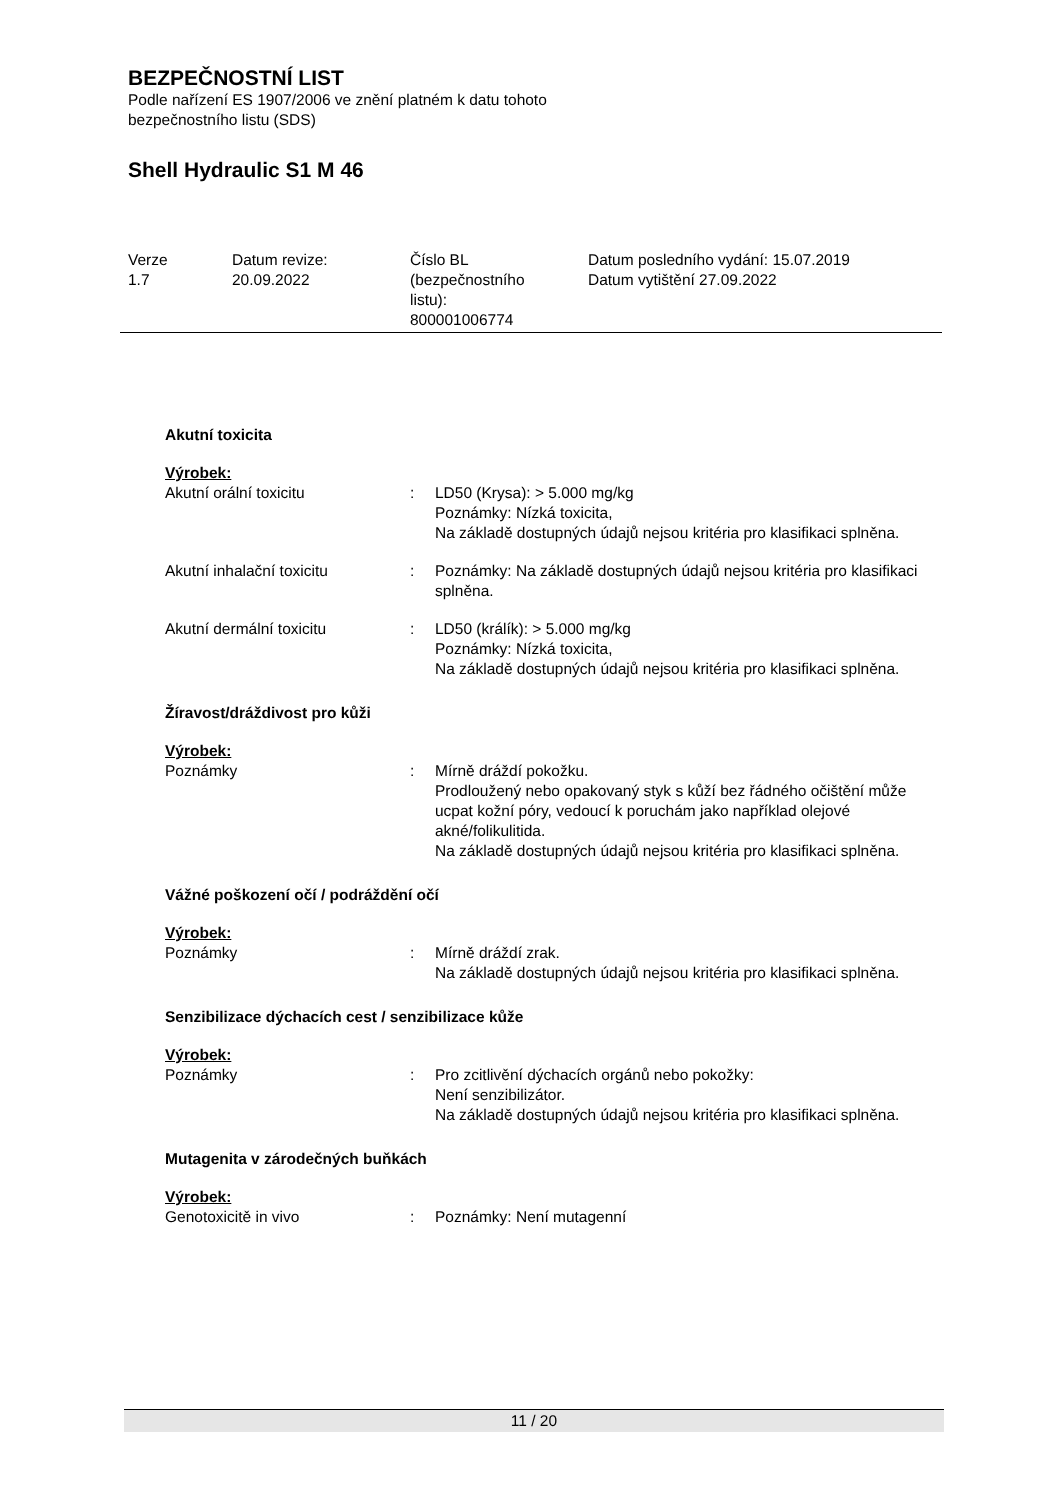BEZPEČNOSTNÍ LIST
Podle nařízení ES 1907/2006 ve znění platném k datu tohoto
bezpečnostního listu (SDS)
Shell Hydraulic S1 M 46
Verze
1.7
Datum revize:
20.09.2022
Číslo BL
(bezpečnostního
listu):
800001006774
Datum posledního vydání: 15.07.2019
Datum vytištění 27.09.2022
Akutní toxicita
Výrobek:
Akutní orální toxicitu : LD50 (Krysa): > 5.000 mg/kg
Poznámky: Nízká toxicita,
Na základě dostupných údajů nejsou kritéria pro klasifikaci splněna.
Akutní inhalační toxicitu : Poznámky: Na základě dostupných údajů nejsou kritéria pro klasifikaci splněna.
Akutní dermální toxicitu : LD50 (králík): > 5.000 mg/kg
Poznámky: Nízká toxicita,
Na základě dostupných údajů nejsou kritéria pro klasifikaci splněna.
Žíravost/dráždivost pro kůži
Výrobek:
Poznámky : Mírně dráždí pokožku.
Prodloužený nebo opakovaný styk s kůží bez řádného očištění může ucpat kožní póry, vedoucí k poruchám jako například olejové akné/folikulitida.
Na základě dostupných údajů nejsou kritéria pro klasifikaci splněna.
Vážné poškození očí / podráždění očí
Výrobek:
Poznámky : Mírně dráždí zrak.
Na základě dostupných údajů nejsou kritéria pro klasifikaci splněna.
Senzibilizace dýchacích cest / senzibilizace kůže
Výrobek:
Poznámky : Pro zcitlivění dýchacích orgánů nebo pokožky:
Není senzibilizátor.
Na základě dostupných údajů nejsou kritéria pro klasifikaci splněna.
Mutagenita v zárodečných buňkách
Výrobek:
Genotoxicitě in vivo : Poznámky: Není mutagenní
11 / 20